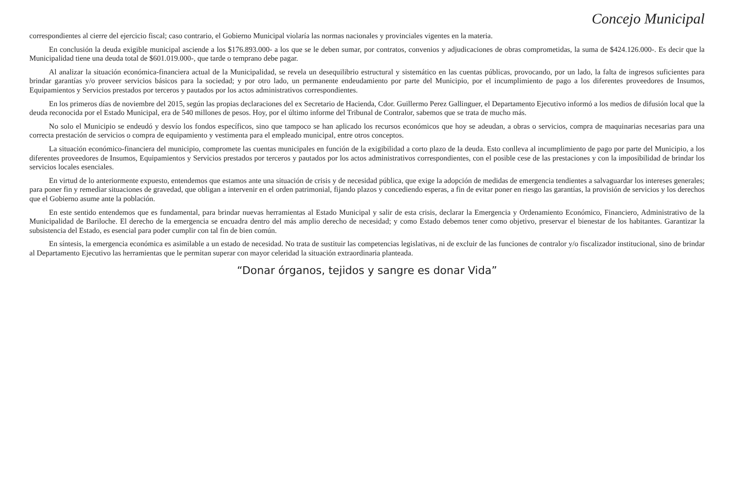Concejo Municipal
correspondientes al cierre del ejercicio fiscal; caso contrario, el Gobierno Municipal violaría las normas nacionales y provinciales vigentes en la materia.
En conclusión la deuda exigible municipal asciende a los $176.893.000- a los que se le deben sumar, por contratos, convenios y adjudicaciones de obras comprometidas, la suma de $424.126.000-. Es decir que la Municipalidad tiene una deuda total de $601.019.000-, que tarde o temprano debe pagar.
Al analizar la situación económica-financiera actual de la Municipalidad, se revela un desequilibrio estructural y sistemático en las cuentas públicas, provocando, por un lado, la falta de ingresos suficientes para brindar garantías y/o proveer servicios básicos para la sociedad; y por otro lado, un permanente endeudamiento por parte del Municipio, por el incumplimiento de pago a los diferentes proveedores de Insumos, Equipamientos y Servicios prestados por terceros y pautados por los actos administrativos correspondientes.
En los primeros días de noviembre del 2015, según las propias declaraciones del ex Secretario de Hacienda, Cdor. Guillermo Perez Gallinguer, el Departamento Ejecutivo informó a los medios de difusión local que la deuda reconocida por el Estado Municipal, era de 540 millones de pesos. Hoy, por el último informe del Tribunal de Contralor, sabemos que se trata de mucho más.
No solo el Municipio se endeudó y desvío los fondos específicos, sino que tampoco se han aplicado los recursos económicos que hoy se adeudan, a obras o servicios, compra de maquinarias necesarias para una correcta prestación de servicios o compra de equipamiento y vestimenta para el empleado municipal, entre otros conceptos.
La situación económico-financiera del municipio, compromete las cuentas municipales en función de la exigibilidad a corto plazo de la deuda. Esto conlleva al incumplimiento de pago por parte del Municipio, a los diferentes proveedores de Insumos, Equipamientos y Servicios prestados por terceros y pautados por los actos administrativos correspondientes, con el posible cese de las prestaciones y con la imposibilidad de brindar los servicios locales esenciales.
En virtud de lo anteriormente expuesto, entendemos que estamos ante una situación de crisis y de necesidad pública, que exige la adopción de medidas de emergencia tendientes a salvaguardar los intereses generales; para poner fin y remediar situaciones de gravedad, que obligan a intervenir en el orden patrimonial, fijando plazos y concediendo esperas, a fin de evitar poner en riesgo las garantías, la provisión de servicios y los derechos que el Gobierno asume ante la población.
En este sentido entendemos que es fundamental, para brindar nuevas herramientas al Estado Municipal y salir de esta crisis, declarar la Emergencia y Ordenamiento Económico, Financiero, Administrativo de la Municipalidad de Bariloche. El derecho de la emergencia se encuadra dentro del más amplio derecho de necesidad; y como Estado debemos tener como objetivo, preservar el bienestar de los habitantes. Garantizar la subsistencia del Estado, es esencial para poder cumplir con tal fin de bien común.
En síntesis, la emergencia económica es asimilable a un estado de necesidad. No trata de sustituir las competencias legislativas, ni de excluir de las funciones de contralor y/o fiscalizador institucional, sino de brindar al Departamento Ejecutivo las herramientas que le permitan superar con mayor celeridad la situación extraordinaria planteada.
“Donar órganos, tejidos y sangre es donar Vida”